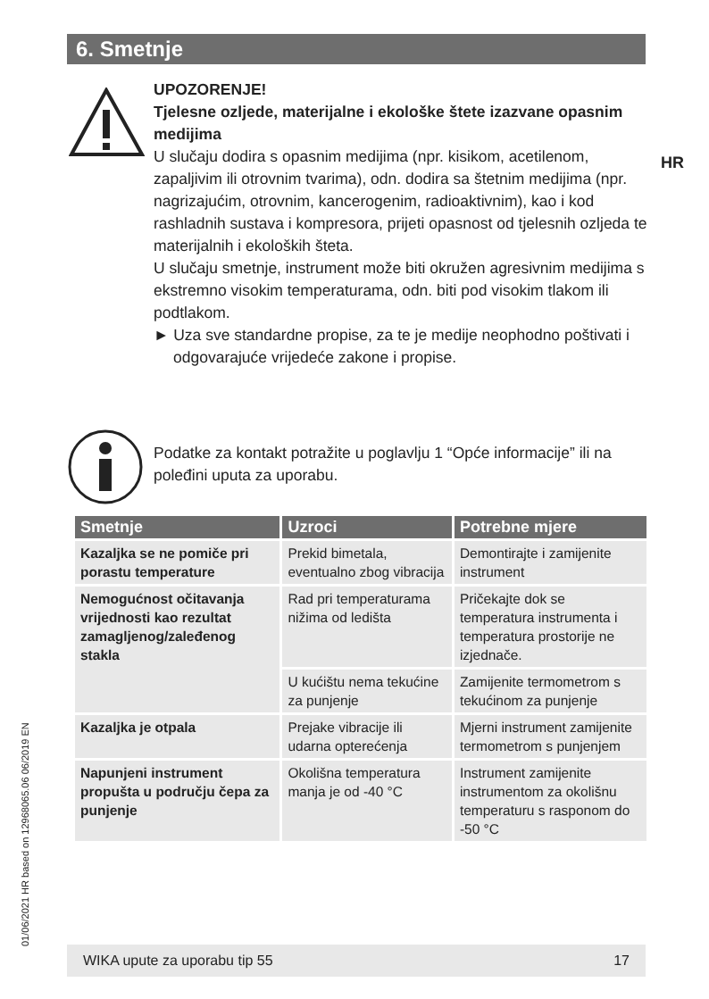6. Smetnje
HR
UPOZORENJE!
Tjelesne ozljede, materijalne i ekološke štete izazvane opasnim medijima
U slučaju dodira s opasnim medijima (npr. kisikom, acetilenom, zapaljivim ili otrovnim tvarima), odn. dodira sa štetnim medijima (npr. nagrizajućim, otrovnim, kancerogenim, radioaktivnim), kao i kod rashladnih sustava i kompresora, prijeti opasnost od tjelesnih ozljeda te materijalnih i ekoloških šteta.
U slučaju smetnje, instrument može biti okružen agresivnim medijima s ekstremno visokim temperaturama, odn. biti pod visokim tlakom ili podtlakom.
► Uza sve standardne propise, za te je medije neophodno poštivati i odgovarajuće vrijedeće zakone i propise.
Podatke za kontakt potražite u poglavlju 1 “Opće informacije” ili na poleđini uputa za uporabu.
| Smetnje | Uzroci | Potrebne mjere |
| --- | --- | --- |
| Kazaljka se ne pomiče pri porastu temperature | Prekid bimetala, eventualno zbog vibracija | Demontirajte i zamijenite instrument |
| Nemogućnost očitavanja vrijednosti kao rezultat zamagljenog/zaleđenog stakla | Rad pri temperaturama nižima od ledišta | Pričekajte dok se temperatura instrumenta i temperatura prostorije ne izjednače. |
| | U kućištu nema tekućine za punjenje | Zamijenite termometrom s tekućinom za punjenje |
| Kazaljka je otpala | Prejake vibracije ili udarna opterećenja | Mjerni instrument zamijenite termometrom s punjenjem |
| Napunjeni instrument propušta u području čepa za punjenje | Okolišna temperatura manja je od -40 °C | Instrument zamijenite instrumentom za okolišnu temperaturu s rasponom do -50 °C |
01/06/2021 HR based on 12968065.06 06/2019 EN
WIKA upute za uporabu tip 55 17